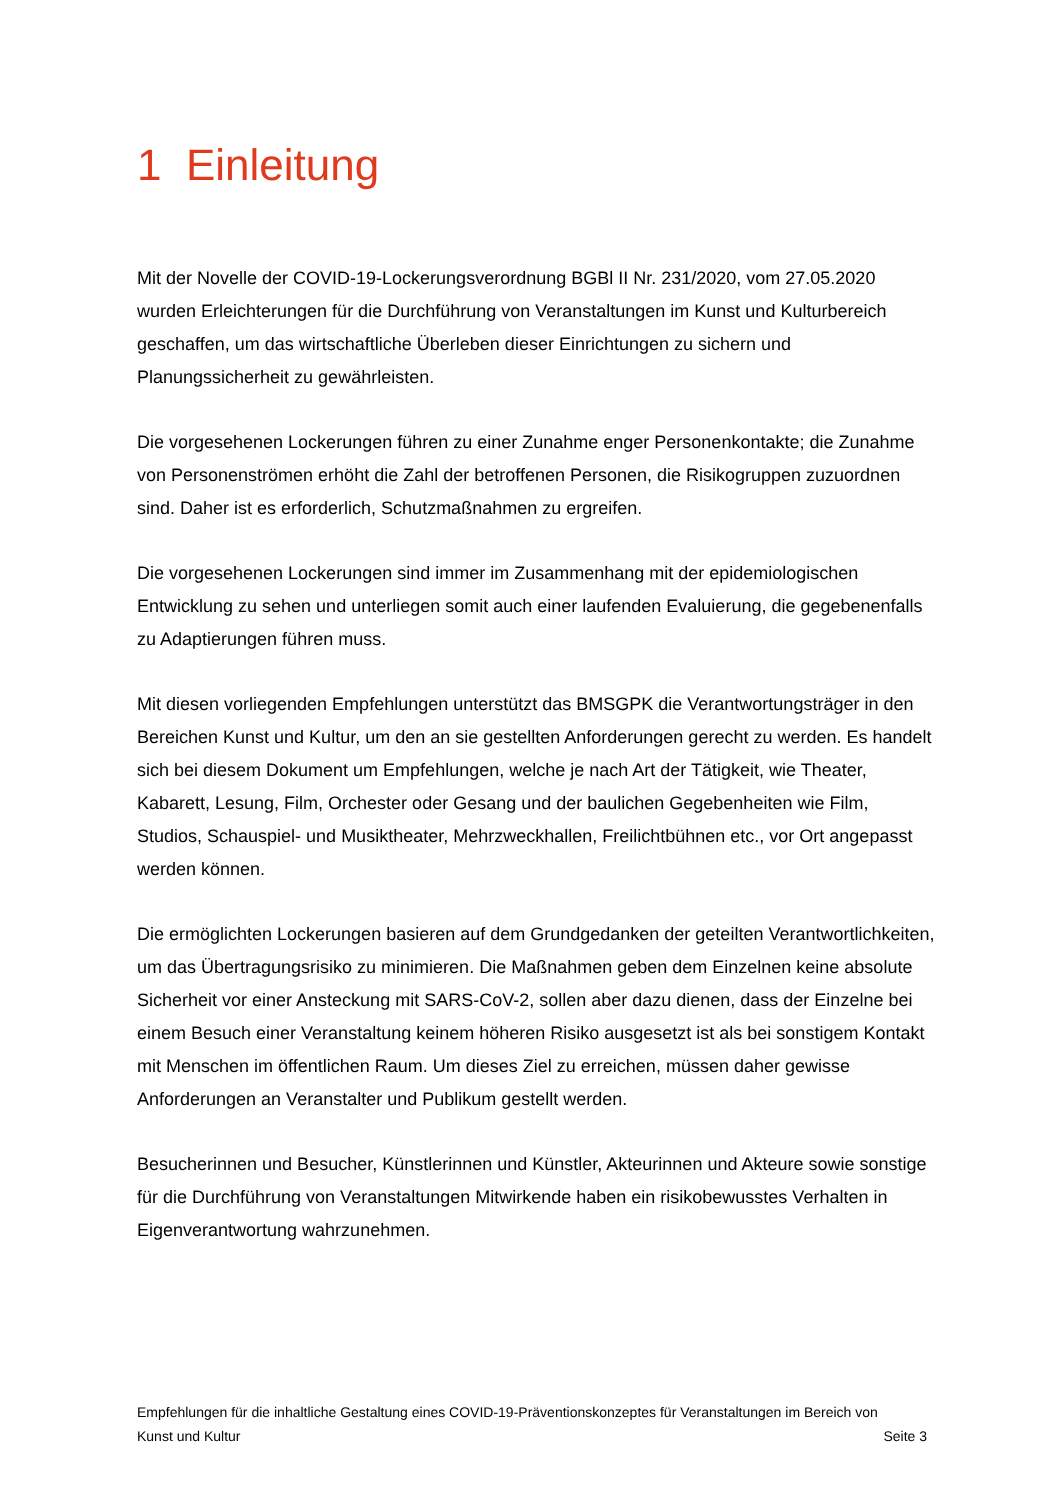1 Einleitung
Mit der Novelle der COVID-19-Lockerungsverordnung BGBl II Nr. 231/2020, vom 27.05.2020 wurden Erleichterungen für die Durchführung von Veranstaltungen im Kunst und Kulturbereich geschaffen, um das wirtschaftliche Überleben dieser Einrichtungen zu sichern und Planungssicherheit zu gewährleisten.
Die vorgesehenen Lockerungen führen zu einer Zunahme enger Personenkontakte; die Zunahme von Personenströmen erhöht die Zahl der betroffenen Personen, die Risikogruppen zuzuordnen sind. Daher ist es erforderlich, Schutzmaßnahmen zu ergreifen.
Die vorgesehenen Lockerungen sind immer im Zusammenhang mit der epidemiologischen Entwicklung zu sehen und unterliegen somit auch einer laufenden Evaluierung, die gegebenenfalls zu Adaptierungen führen muss.
Mit diesen vorliegenden Empfehlungen unterstützt das BMSGPK die Verantwortungsträger in den Bereichen Kunst und Kultur, um den an sie gestellten Anforderungen gerecht zu werden. Es handelt sich bei diesem Dokument um Empfehlungen, welche je nach Art der Tätigkeit, wie Theater, Kabarett, Lesung, Film, Orchester oder Gesang und der baulichen Gegebenheiten wie Film, Studios, Schauspiel- und Musiktheater, Mehrzweckhallen, Freilichtbühnen etc., vor Ort angepasst werden können.
Die ermöglichten Lockerungen basieren auf dem Grundgedanken der geteilten Verantwortlichkeiten, um das Übertragungsrisiko zu minimieren. Die Maßnahmen geben dem Einzelnen keine absolute Sicherheit vor einer Ansteckung mit SARS-CoV-2, sollen aber dazu dienen, dass der Einzelne bei einem Besuch einer Veranstaltung keinem höheren Risiko ausgesetzt ist als bei sonstigem Kontakt mit Menschen im öffentlichen Raum. Um dieses Ziel zu erreichen, müssen daher gewisse Anforderungen an Veranstalter und Publikum gestellt werden.
Besucherinnen und Besucher, Künstlerinnen und Künstler, Akteurinnen und Akteure sowie sonstige für die Durchführung von Veranstaltungen Mitwirkende haben ein risikobewusstes Verhalten in Eigenverantwortung wahrzunehmen.
Empfehlungen für die inhaltliche Gestaltung eines COVID-19-Präventionskonzeptes für Veranstaltungen im Bereich von
Kunst und Kultur Seite 3